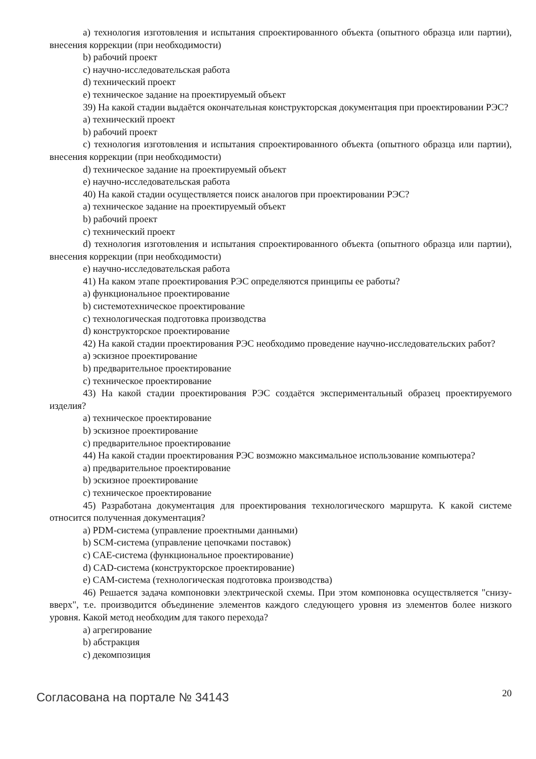a) технология изготовления и испытания спроектированного объекта (опытного образца или партии), внесения коррекции (при необходимости)
b) рабочий проект
c) научно-исследовательская работа
d) технический проект
e) техническое задание на проектируемый объект
39) На какой стадии выдаётся окончательная конструкторская документация при проектировании РЭС?
a) технический проект
b) рабочий проект
c) технология изготовления и испытания спроектированного объекта (опытного образца или партии), внесения коррекции (при необходимости)
d) техническое задание на проектируемый объект
e) научно-исследовательская работа
40) На какой стадии осуществляется поиск аналогов при проектировании РЭС?
a) техническое задание на проектируемый объект
b) рабочий проект
c) технический проект
d) технология изготовления и испытания спроектированного объекта (опытного образца или партии), внесения коррекции (при необходимости)
e) научно-исследовательская работа
41) На каком этапе проектирования РЭС определяются принципы ее работы?
a) функциональное проектирование
b) системотехническое проектирование
c) технологическая подготовка производства
d) конструкторское проектирование
42) На какой стадии проектирования РЭС необходимо проведение научно-исследовательских работ?
a) эскизное проектирование
b) предварительное проектирование
c) техническое проектирование
43) На какой стадии проектирования РЭС создаётся экспериментальный образец проектируемого изделия?
a) техническое проектирование
b) эскизное проектирование
c) предварительное проектирование
44) На какой стадии проектирования РЭС возможно максимальное использование компьютера?
a) предварительное проектирование
b) эскизное проектирование
c) техническое проектирование
45) Разработана документация для проектирования технологического маршрута. К какой системе относится полученная документация?
a) PDM-система (управление проектными данными)
b) SCM-система (управление цепочками поставок)
c) CAE-система (функциональное проектирование)
d) CAD-система (конструкторское проектирование)
e) CAM-система (технологическая подготовка производства)
46) Решается задача компоновки электрической схемы. При этом компоновка осуществляется "снизу-вверх", т.е. производится объединение элементов каждого следующего уровня из элементов более низкого уровня. Какой метод необходим для такого перехода?
a) агрегирование
b) абстракция
c) декомпозиция
Согласована на портале № 34143 20